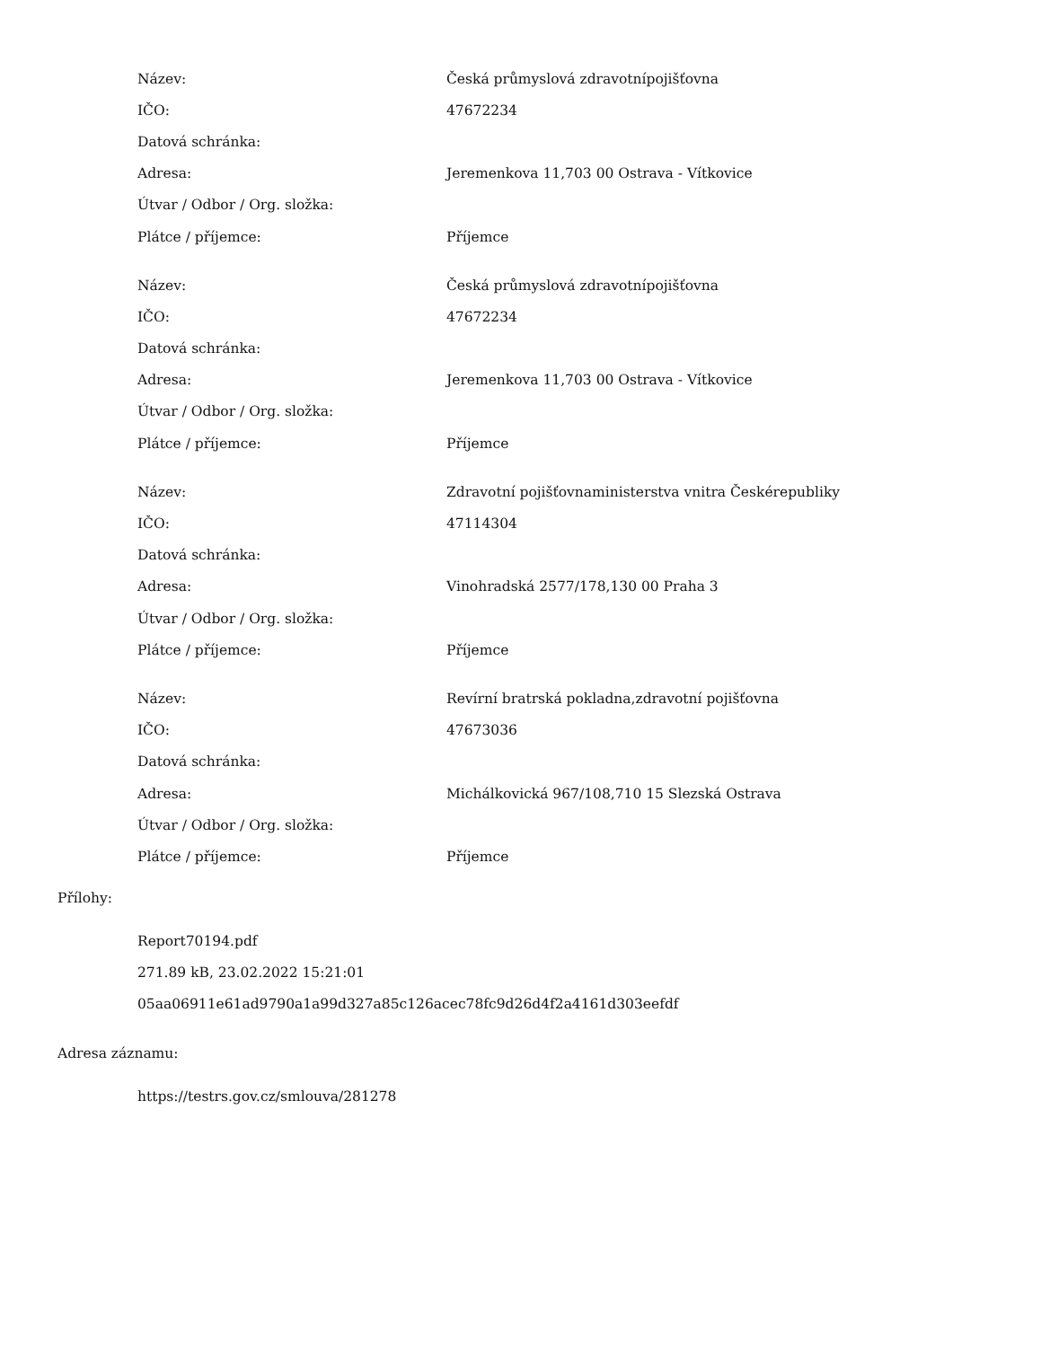| Název: | Česká průmyslová zdravotnípojišťovna |
| IČO: | 47672234 |
| Datová schránka: | |
| Adresa: | Jeremenkova 11,703 00 Ostrava - Vítkovice |
| Útvar / Odbor / Org. složka: | |
| Plátce / příjemce: | Příjemce |
| Název: | Česká průmyslová zdravotnípojišťovna |
| IČO: | 47672234 |
| Datová schránka: | |
| Adresa: | Jeremenkova 11,703 00 Ostrava - Vítkovice |
| Útvar / Odbor / Org. složka: | |
| Plátce / příjemce: | Příjemce |
| Název: | Zdravotní pojišťovnaministerstva vnitra Českérepubliky |
| IČO: | 47114304 |
| Datová schránka: | |
| Adresa: | Vinohradská 2577/178,130 00 Praha 3 |
| Útvar / Odbor / Org. složka: | |
| Plátce / příjemce: | Příjemce |
| Název: | Revírní bratrská pokladna,zdravotní pojišťovna |
| IČO: | 47673036 |
| Datová schránka: | |
| Adresa: | Michálkovická 967/108,710 15 Slezská Ostrava |
| Útvar / Odbor / Org. složka: | |
| Plátce / příjemce: | Příjemce |
Přílohy:
Report70194.pdf
271.89 kB, 23.02.2022 15:21:01
05aa06911e61ad9790a1a99d327a85c126acec78fc9d26d4f2a4161d303eefdf
Adresa záznamu:
https://testrs.gov.cz/smlouva/281278